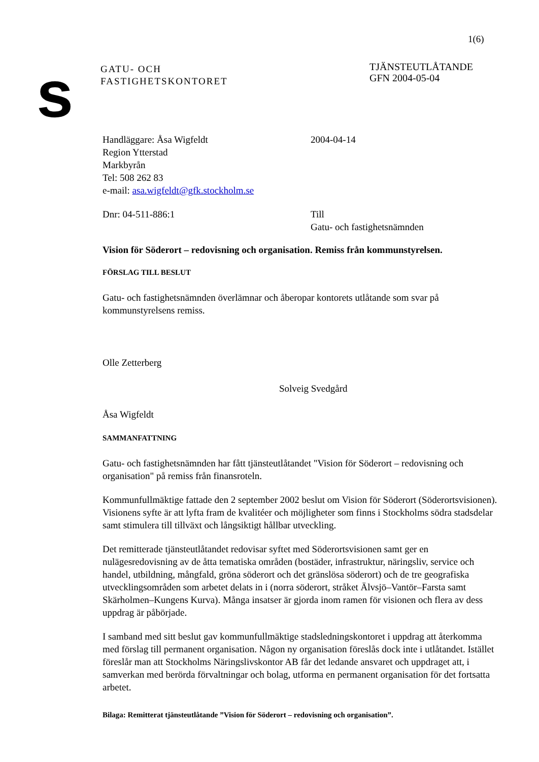1(6)
s
GATU- OCH
FASTIGHETSKONTORET
TJÄNSTEUTLÅTANDE
GFN 2004-05-04
Handläggare: Åsa Wigfeldt
Region Ytterstad
Markbyrån
Tel: 508 262 83
e-mail: asa.wigfeldt@gfk.stockholm.se
2004-04-14
Dnr: 04-511-886:1 Till
Gatu- och fastighetsnämnden
Vision för Söderort – redovisning och organisation. Remiss från kommunstyrelsen.
FÖRSLAG TILL BESLUT
Gatu- och fastighetsnämnden överlämnar och åberopar kontorets utlåtande som svar på kommunstyrelsens remiss.
Olle Zetterberg
Solveig Svedgård
Åsa Wigfeldt
SAMMANFATTNING
Gatu- och fastighetsnämnden har fått tjänsteutlåtandet "Vision för Söderort – redovisning och organisation" på remiss från finansroteln.
Kommunfullmäktige fattade den 2 september 2002 beslut om Vision för Söderort (Söderortsvisionen). Visionens syfte är att lyfta fram de kvalitéer och möjligheter som finns i Stockholms södra stadsdelar samt stimulera till tillväxt och långsiktigt hållbar utveckling.
Det remitterade tjänsteutlåtandet redovisar syftet med Söderortsvisionen samt ger en nulägesredovisning av de åtta tematiska områden (bostäder, infrastruktur, näringsliv, service och handel, utbildning, mångfald, gröna söderort och det gränslösa söderort) och de tre geografiska utvecklingsområden som arbetet delats in i (norra söderort, stråket Älvsjö–Vantör–Farsta samt Skärholmen–Kungens Kurva). Många insatser är gjorda inom ramen för visionen och flera av dess uppdrag är påbörjade.
I samband med sitt beslut gav kommunfullmäktige stadsledningskontoret i uppdrag att återkomma med förslag till permanent organisation. Någon ny organisation föreslås dock inte i utlåtandet. Istället föreslår man att Stockholms Näringslivskontor AB får det ledande ansvaret och uppdraget att, i samverkan med berörda förvaltningar och bolag, utforma en permanent organisation för det fortsatta arbetet.
Bilaga: Remitterat tjänsteutlåtande ”Vision för Söderort – redovisning och organisation”.